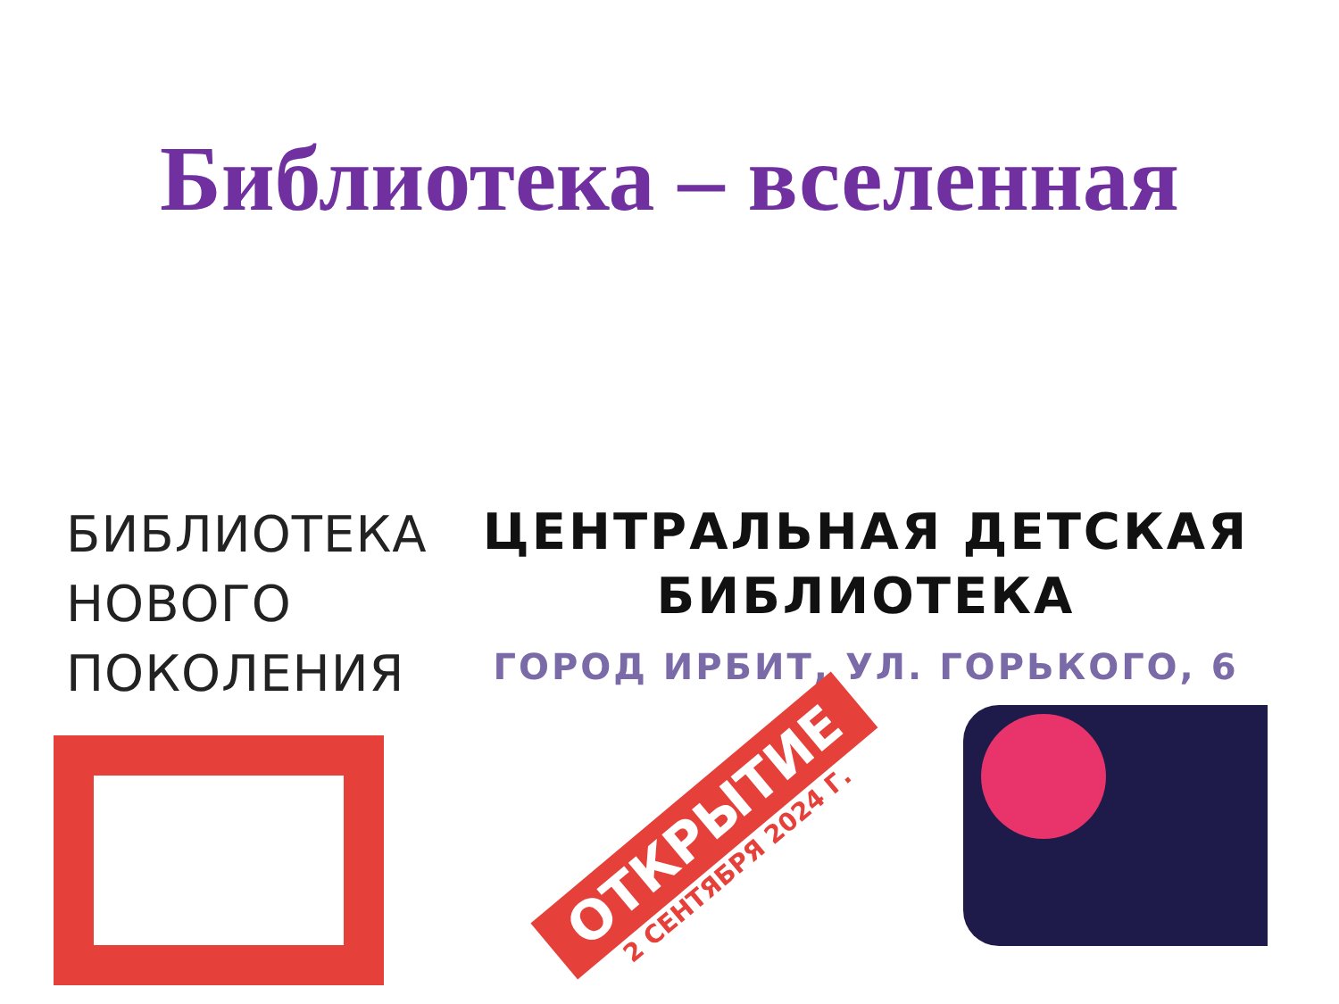Библиотека – вселенная
БИБЛИОТЕКА
НОВОГО
ПОКОЛЕНИЯ
ЦЕНТРАЛЬНАЯ ДЕТСКАЯ
БИБЛИОТЕКА
ГОРОД ИРБИТ, УЛ. ГОРЬКОГО, 6
ОТКРЫТИЕ
2 СЕНТЯБРЯ 2024 Г.